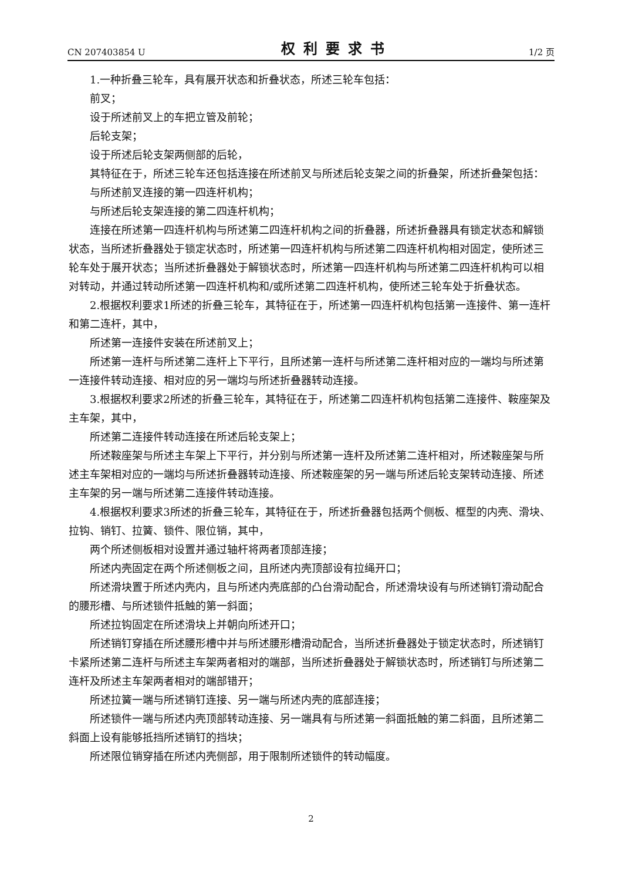CN 207403854 U 权利要求书 1/2 页
1.一种折叠三轮车，具有展开状态和折叠状态，所述三轮车包括：
前叉；
设于所述前叉上的车把立管及前轮；
后轮支架；
设于所述后轮支架两侧部的后轮，
其特征在于，所述三轮车还包括连接在所述前叉与所述后轮支架之间的折叠架，所述折叠架包括：
与所述前叉连接的第一四连杆机构；
与所述后轮支架连接的第二四连杆机构；
连接在所述第一四连杆机构与所述第二四连杆机构之间的折叠器，所述折叠器具有锁定状态和解锁状态，当所述折叠器处于锁定状态时，所述第一四连杆机构与所述第二四连杆机构相对固定，使所述三轮车处于展开状态；当所述折叠器处于解锁状态时，所述第一四连杆机构与所述第二四连杆机构可以相对转动，并通过转动所述第一四连杆机构和/或所述第二四连杆机构，使所述三轮车处于折叠状态。
2.根据权利要求1所述的折叠三轮车，其特征在于，所述第一四连杆机构包括第一连接件、第一连杆和第二连杆，其中，
所述第一连接件安装在所述前叉上；
所述第一连杆与所述第二连杆上下平行，且所述第一连杆与所述第二连杆相对应的一端均与所述第一连接件转动连接、相对应的另一端均与所述折叠器转动连接。
3.根据权利要求2所述的折叠三轮车，其特征在于，所述第二四连杆机构包括第二连接件、鞍座架及主车架，其中，
所述第二连接件转动连接在所述后轮支架上；
所述鞍座架与所述主车架上下平行，并分别与所述第一连杆及所述第二连杆相对，所述鞍座架与所述主车架相对应的一端均与所述折叠器转动连接、所述鞍座架的另一端与所述后轮支架转动连接、所述主车架的另一端与所述第二连接件转动连接。
4.根据权利要求3所述的折叠三轮车，其特征在于，所述折叠器包括两个侧板、框型的内壳、滑块、拉钩、销钉、拉簧、锁件、限位销，其中，
两个所述侧板相对设置并通过轴杆将两者顶部连接；
所述内壳固定在两个所述侧板之间，且所述内壳顶部设有拉绳开口；
所述滑块置于所述内壳内，且与所述内壳底部的凸台滑动配合，所述滑块设有与所述销钉滑动配合的腰形槽、与所述锁件抵触的第一斜面；
所述拉钩固定在所述滑块上并朝向所述开口；
所述销钉穿插在所述腰形槽中并与所述腰形槽滑动配合，当所述折叠器处于锁定状态时，所述销钉卡紧所述第二连杆与所述主车架两者相对的端部，当所述折叠器处于解锁状态时，所述销钉与所述第二连杆及所述主车架两者相对的端部错开；
所述拉簧一端与所述销钉连接、另一端与所述内壳的底部连接；
所述锁件一端与所述内壳顶部转动连接、另一端具有与所述第一斜面抵触的第二斜面，且所述第二斜面上设有能够抵挡所述销钉的挡块；
所述限位销穿插在所述内壳侧部，用于限制所述锁件的转动幅度。
2